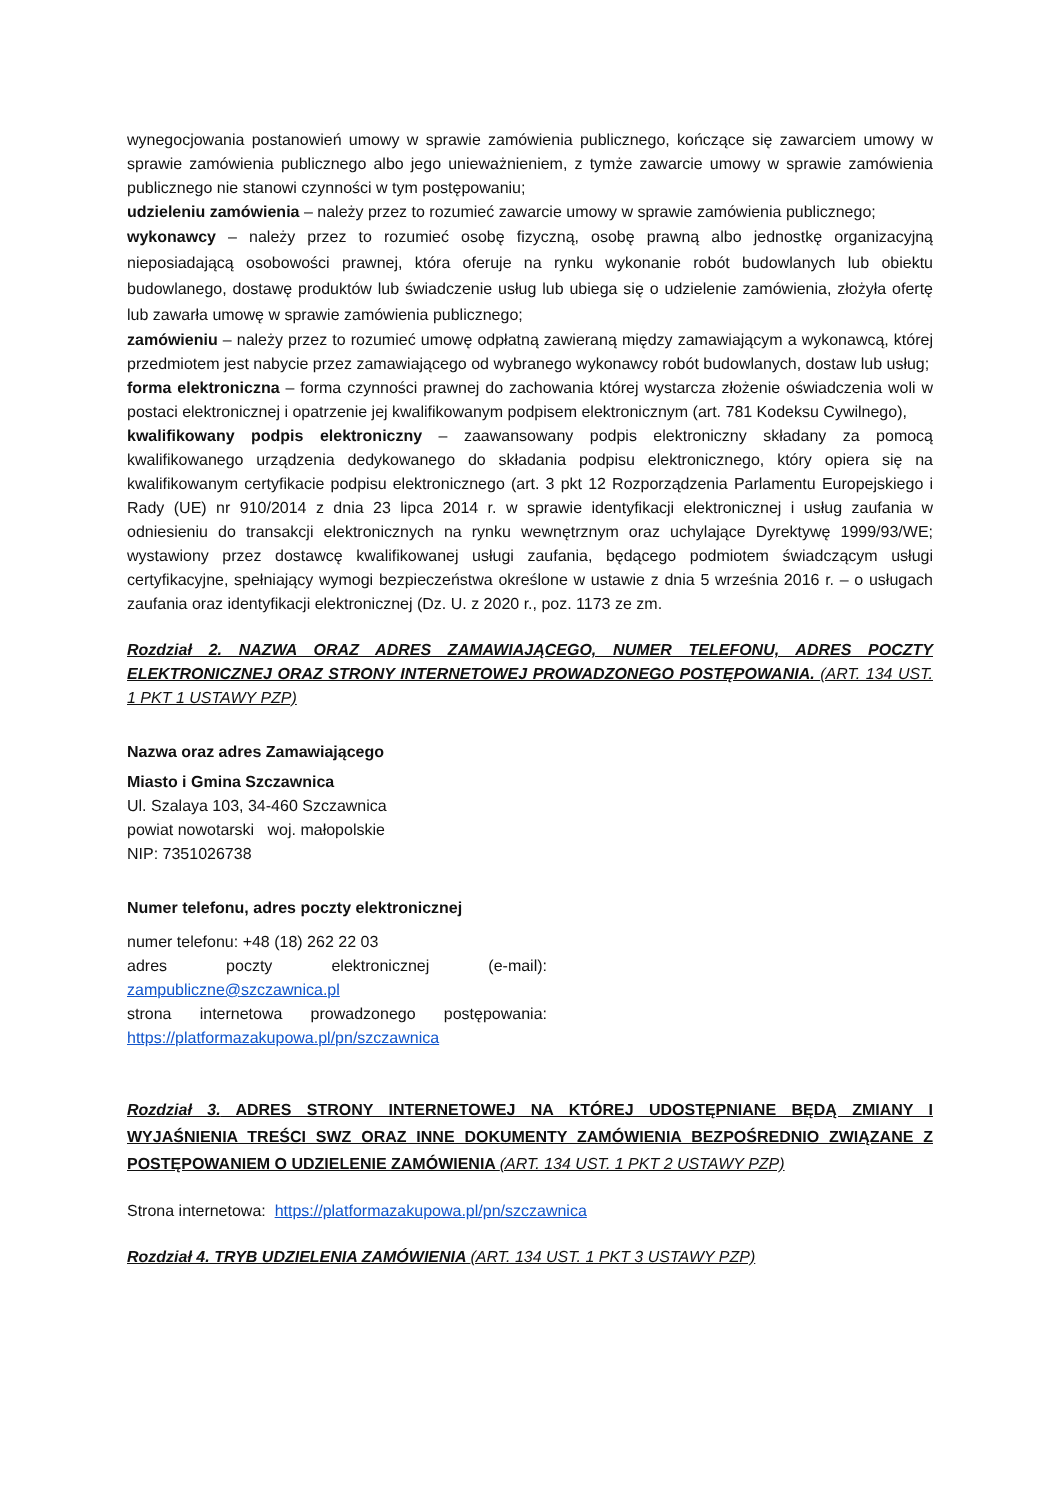wynegocjowania postanowień umowy w sprawie zamówienia publicznego, kończące się zawarciem umowy w sprawie zamówienia publicznego albo jego unieważnieniem, z tymże zawarcie umowy w sprawie zamówienia publicznego nie stanowi czynności w tym postępowaniu;
udzieleniu zamówienia – należy przez to rozumieć zawarcie umowy w sprawie zamówienia publicznego;
wykonawcy – należy przez to rozumieć osobę fizyczną, osobę prawną albo jednostkę organizacyjną nieposiadającą osobowości prawnej, która oferuje na rynku wykonanie robót budowlanych lub obiektu budowlanego, dostawę produktów lub świadczenie usług lub ubiega się o udzielenie zamówienia, złożyła ofertę lub zawarła umowę w sprawie zamówienia publicznego;
zamówieniu – należy przez to rozumieć umowę odpłatną zawieraną między zamawiającym a wykonawcą, której przedmiotem jest nabycie przez zamawiającego od wybranego wykonawcy robót budowlanych, dostaw lub usług;
forma elektroniczna – forma czynności prawnej do zachowania której wystarcza złożenie oświadczenia woli w postaci elektronicznej i opatrzenie jej kwalifikowanym podpisem elektronicznym (art. 781 Kodeksu Cywilnego),
kwalifikowany podpis elektroniczny – zaawansowany podpis elektroniczny składany za pomocą kwalifikowanego urządzenia dedykowanego do składania podpisu elektronicznego, który opiera się na kwalifikowanym certyfikacie podpisu elektronicznego (art. 3 pkt 12 Rozporządzenia Parlamentu Europejskiego i Rady (UE) nr 910/2014 z dnia 23 lipca 2014 r. w sprawie identyfikacji elektronicznej i usług zaufania w odniesieniu do transakcji elektronicznych na rynku wewnętrznym oraz uchylające Dyrektywę 1999/93/WE; wystawiony przez dostawcę kwalifikowanej usługi zaufania, będącego podmiotem świadczącym usługi certyfikacyjne, spełniający wymogi bezpieczeństwa określone w ustawie z dnia 5 września 2016 r. – o usługach zaufania oraz identyfikacji elektronicznej (Dz. U. z 2020 r., poz. 1173 ze zm.
Rozdział 2. NAZWA ORAZ ADRES ZAMAWIAJĄCEGO, NUMER TELEFONU, ADRES POCZTY ELEKTRONICZNEJ ORAZ STRONY INTERNETOWEJ PROWADZONEGO POSTĘPOWANIA. (ART. 134 UST. 1 PKT 1 USTAWY PZP)
Nazwa oraz adres Zamawiającego
Miasto i Gmina Szczawnica
Ul. Szalaya 103, 34-460 Szczawnica
powiat nowotarski woj. małopolskie
NIP: 7351026738
Numer telefonu, adres poczty elektronicznej
numer telefonu: +48 (18) 262 22 03
adres poczty elektronicznej (e-mail): zampubliczne@szczawnica.pl
strona internetowa prowadzonego postępowania: https://platformazakupowa.pl/pn/szczawnica
Rozdział 3. ADRES STRONY INTERNETOWEJ NA KTÓREJ UDOSTĘPNIANE BĘDĄ ZMIANY I WYJAŚNIENIA TREŚCI SWZ ORAZ INNE DOKUMENTY ZAMÓWIENIA BEZPOŚREDNIO ZWIĄZANE Z POSTĘPOWANIEM O UDZIELENIE ZAMÓWIENIA (ART. 134 UST. 1 PKT 2 USTAWY PZP)
Strona internetowa: https://platformazakupowa.pl/pn/szczawnica
Rozdział 4. TRYB UDZIELENIA ZAMÓWIENIA (ART. 134 UST. 1 PKT 3 USTAWY PZP)